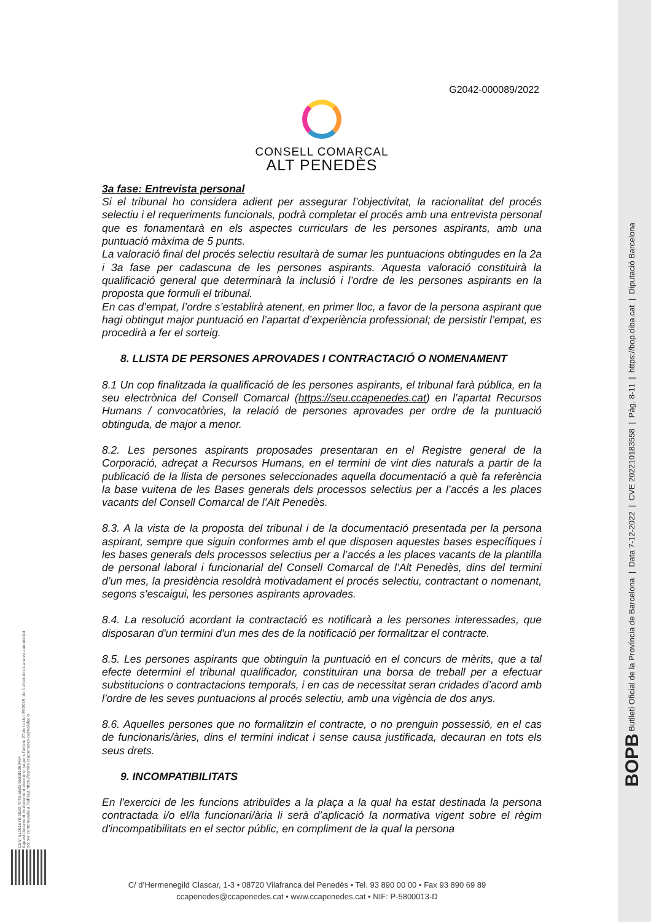G2042-000089/2022
CONSELL COMARCAL
ALT PENEDÈS
3a fase: Entrevista personal
Si el tribunal ho considera adient per assegurar l’objectivitat, la racionalitat del procés selectiu i el requeriments funcionals, podrà completar el procés amb una entrevista personal que es fonamentarà en els aspectes curriculars de les persones aspirants, amb una puntuació màxima de 5 punts.
La valoració final del procés selectiu resultarà de sumar les puntuacions obtingudes en la 2a i 3a fase per cadascuna de les persones aspirants. Aquesta valoració constituirà la qualificació general que determinarà la inclusió i l’ordre de les persones aspirants en la proposta que formuli el tribunal.
En cas d’empat, l’ordre s’establirà atenent, en primer lloc, a favor de la persona aspirant que hagi obtingut major puntuació en l’apartat d’experiència professional; de persistir l’empat, es procedirà a fer el sorteig.
8. LLISTA DE PERSONES APROVADES I CONTRACTACIÓ O NOMENAMENT
8.1 Un cop finalitzada la qualificació de les persones aspirants, el tribunal farà pública, en la seu electrònica del Consell Comarcal (https://seu.ccapenedes.cat) en l’apartat Recursos Humans / convocatòries, la relació de persones aprovades per ordre de la puntuació obtinguda, de major a menor.
8.2. Les persones aspirants proposades presentaran en el Registre general de la Corporació, adreçat a Recursos Humans, en el termini de vint dies naturals a partir de la publicació de la llista de persones seleccionades aquella documentació a què fa referència la base vuitena de les Bases generals dels processos selectius per a l’accés a les places vacants del Consell Comarcal de l’Alt Penedès.
8.3. A la vista de la proposta del tribunal i de la documentació presentada per la persona aspirant, sempre que siguin conformes amb el que disposen aquestes bases específiques i les bases generals dels processos selectius per a l’accés a les places vacants de la plantilla de personal laboral i funcionarial del Consell Comarcal de l’Alt Penedès, dins del termini d’un mes, la presidència resoldrà motivadament el procés selectiu, contractant o nomenant, segons s'escaigui, les persones aspirants aprovades.
8.4. La resolució acordant la contractació es notificarà a les persones interessades, que disposaran d'un termini d'un mes des de la notificació per formalitzar el contracte.
8.5. Les persones aspirants que obtinguin la puntuació en el concurs de mèrits, que a tal efecte determini el tribunal qualificador, constituiran una borsa de treball per a efectuar substitucions o contractacions temporals, i en cas de necessitat seran cridades d’acord amb l’ordre de les seves puntuacions al procés selectiu, amb una vigència de dos anys.
8.6. Aquelles persones que no formalitzin el contracte, o no prenguin possessió, en el cas de funcionaris/àries, dins el termini indicat i sense causa justificada, decauran en tots els seus drets.
9. INCOMPATIBILITATS
En l'exercici de les funcions atribuïdes a la plaça a la qual ha estat destinada la persona contractada i/o el/la funcionari/ària li serà d’aplicació la normativa vigent sobre el règim d'incompatibilitats en el sector públic, en compliment de la qual la persona
C/ d’Hermenegild Clascar, 1-3 • 08720 Vilafranca del Penedès • Tel. 93 890 00 00 • Fax 93 890 69 89
ccapenedes@ccapenedes.cat • www.ccapenedes.cat • NIF: P-5800013-D
CSV: 51b01e78-b020-4743-a6d3-b583f1069464
Aquest document és document electrònic segons l'article 27 de la Llei 39/2015, de 1 d'octubre.La seva autenticitat
pot ser comprovada a l'adreça https://tramits.ccapenedes.cat/validacio
BOPB Butlletí Oficial de la Província de Barcelona | Data 7-12-2022 | CVE 202210183558 | Pàg. 8-11 | https://bop.diba.cat | Diputació Barcelona